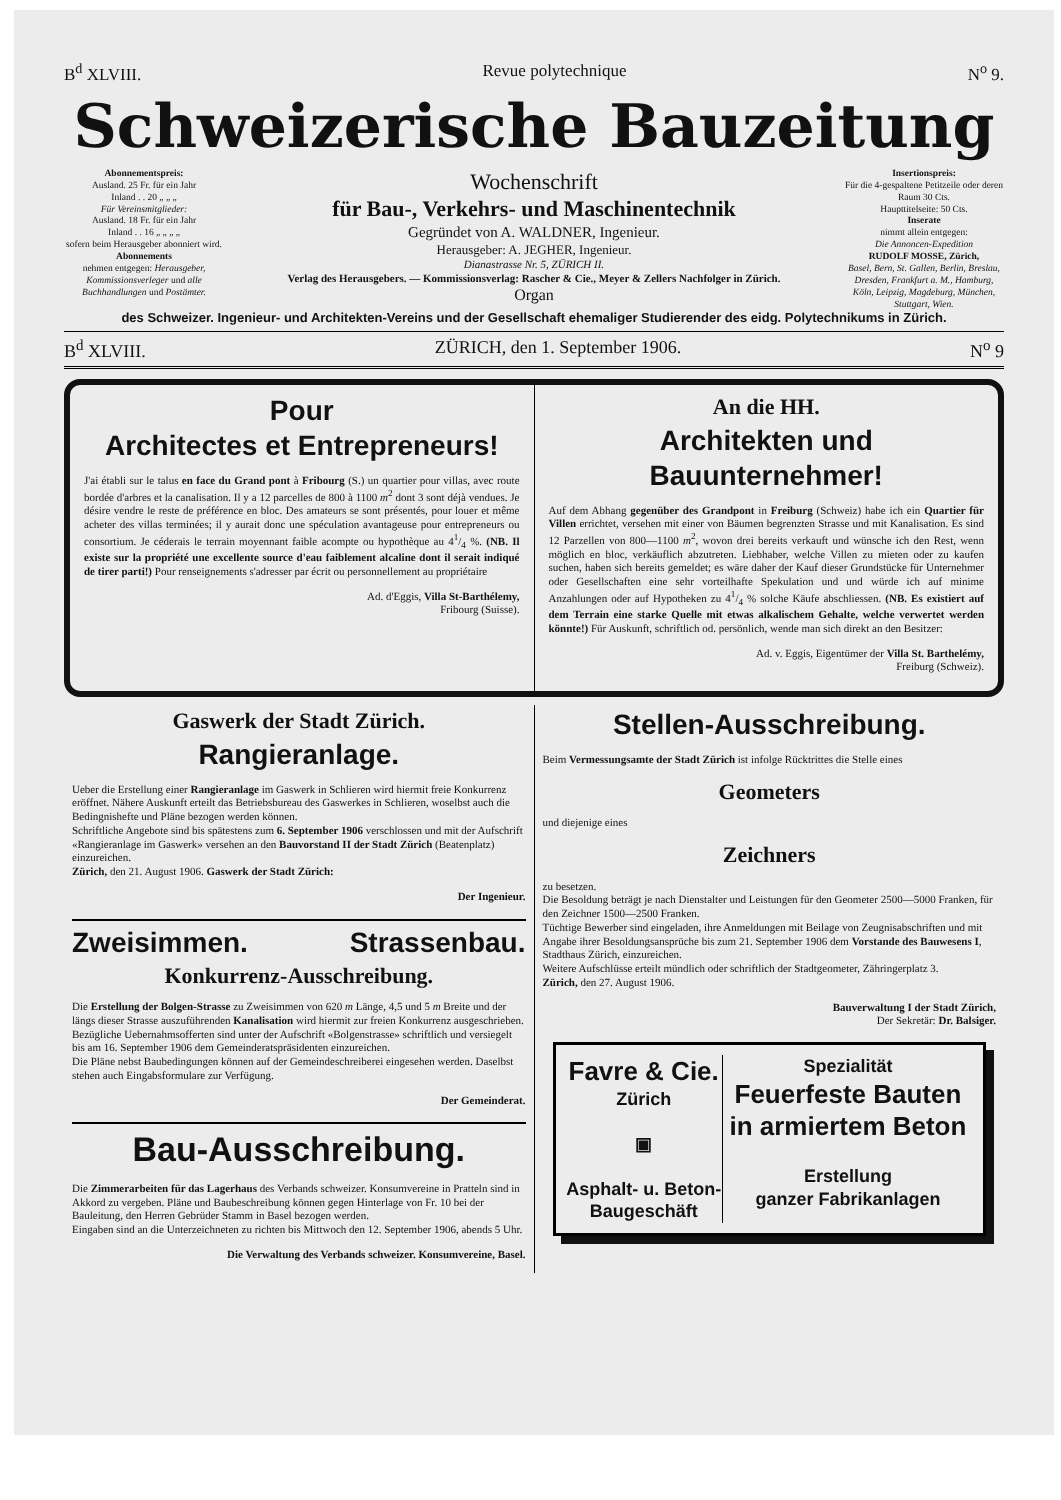B<sup>d</sup> XLVIII. Revue polytechnique N<sup>o</sup> 9.
Schweizerische Bauzeitung
Abonnementspreis:
Ausland. 25 Fr. für ein Jahr
Inland . . 20 „ „ „
Für Vereinsmitglieder:
Ausland. 18 Fr. für ein Jahr
Inland . . 16 „ „ „ „
sofern beim Herausgeber abonniert wird.
Abonnements
nehmen entgegen: Herausgeber, Kommissionsverleger und alle Buchhandlungen und Postämter.
Wochenschrift
für Bau-, Verkehrs- und Maschinentechnik
Gegründet von A. WALDNER, Ingenieur.
Herausgeber: A. JEGHER, Ingenieur.
Dianastrasse Nr. 5, ZÜRICH II.
Verlag des Herausgebers. — Kommissionsverlag: Rascher & Cie., Meyer & Zellers Nachfolger in Zürich.
Organ
Insertionspreis:
Für die 4-gespaltene Petitzeile oder deren Raum 30 Cts.
Haupttitelseite: 50 Cts.
Inserate
nimmt allein entgegen:
Die Annoncen-Expedition
RUDOLF MOSSE, Zürich,
Basel, Bern, St. Gallen, Berlin, Breslau, Dresden, Frankfurt a. M., Hamburg, Köln, Leipzig, Magdeburg, München, Stuttgart, Wien.
des Schweizer. Ingenieur- und Architekten-Vereins und der Gesellschaft ehemaliger Studierender des eidg. Polytechnikums in Zürich.
B<sup>d</sup> XLVIII. ZÜRICH, den 1. September 1906. N<sup>o</sup> 9
Pour
Architectes et Entrepreneurs!
J'ai établi sur le talus en face du Grand pont à Fribourg (S.) un quartier pour villas, avec route bordée d'arbres et la canalisation. Il y a 12 parcelles de 800 à 1100 m<sup>2</sup> dont 3 sont déjà vendues. Je désire vendre le reste de préférence en bloc. Des amateurs se sont présentés, pour louer et même acheter des villas terminées; il y aurait donc une spéculation avantageuse pour entrepreneurs ou consortium. Je céderais le terrain moyennant faible acompte ou hypothèque au 41/4 %. (NB. Il existe sur la propriété une excellente source d'eau faiblement alcaline dont il serait indiqué de tirer parti!) Pour renseignements s'adresser par écrit ou personnellement au propriétaire
Ad. d'Eggis, Villa St-Barthélemy,
Fribourg (Suisse).
An die HH.
Architekten und Bauunternehmer!
Auf dem Abhang gegenüber des Grandpont in Freiburg (Schweiz) habe ich ein Quartier für Villen errichtet, versehen mit einer von Bäumen begrenzten Strasse und mit Kanalisation. Es sind 12 Parzellen von 800—1100 m<sup>2</sup>, wovon drei bereits verkauft und wünsche ich den Rest, wenn möglich en bloc, verkäuflich abzutreten. Liebhaber, welche Villen zu mieten oder zu kaufen suchen, haben sich bereits gemeldet; es wäre daher der Kauf dieser Grundstücke für Unternehmer oder Gesellschaften eine sehr vorteilhafte Spekulation und und würde ich auf minime Anzahlungen oder auf Hypotheken zu 41/4 % solche Käufe abschliessen. (NB. Es existiert auf dem Terrain eine starke Quelle mit etwas alkalischem Gehalte, welche verwertet werden könnte!) Für Auskunft, schriftlich od. persönlich, wende man sich direkt an den Besitzer:
Ad. v. Eggis, Eigentümer der Villa St. Barthelémy,
Freiburg (Schweiz).
Gaswerk der Stadt Zürich.
Rangieranlage.
Ueber die Erstellung einer Rangieranlage im Gaswerk in Schlieren wird hiermit freie Konkurrenz eröffnet. Nähere Auskunft erteilt das Betriebsbureau des Gaswerkes in Schlieren, woselbst auch die Bedingnishefte und Pläne bezogen werden können.
Schriftliche Angebote sind bis spätestens zum 6. September 1906 verschlossen und mit der Aufschrift «Rangieranlage im Gaswerk» versehen an den Bauvorstand II der Stadt Zürich (Beatenplatz) einzureichen.
Zürich, den 21. August 1906. Gaswerk der Stadt Zürich:
Der Ingenieur.
Zweisimmen. Strassenbau.
Konkurrenz-Ausschreibung.
Die Erstellung der Bolgen-Strasse zu Zweisimmen von 620 m Länge, 4,5 und 5 m Breite und der längs dieser Strasse auszuführenden Kanalisation wird hiermit zur freien Konkurrenz ausgeschrieben.
Bezügliche Uebernahmsofferten sind unter der Aufschrift «Bolgenstrasse» schriftlich und versiegelt bis am 16. September 1906 dem Gemeinderatspräsidenten einzureichen.
Die Pläne nebst Baubedingungen können auf der Gemeindeschreiberei eingesehen werden. Daselbst stehen auch Eingabsformulare zur Verfügung.
Der Gemeinderat.
Bau-Ausschreibung.
Die Zimmerarbeiten für das Lagerhaus des Verbands schweizer. Konsumvereine in Pratteln sind in Akkord zu vergeben. Pläne und Baubeschreibung können gegen Hinterlage von Fr. 10 bei der Bauleitung, den Herren Gebrüder Stamm in Basel bezogen werden.
Eingaben sind an die Unterzeichneten zu richten bis Mittwoch den 12. September 1906, abends 5 Uhr.
Die Verwaltung des Verbands schweizer. Konsumvereine, Basel.
Stellen-Ausschreibung.
Beim Vermessungsamte der Stadt Zürich ist infolge Rücktrittes die Stelle eines
Geometers
und diejenige eines
Zeichners
zu besetzen.
Die Besoldung beträgt je nach Dienstalter und Leistungen für den Geometer 2500—5000 Franken, für den Zeichner 1500—2500 Franken.
Tüchtige Bewerber sind eingeladen, ihre Anmeldungen mit Beilage von Zeugnisabschriften und mit Angabe ihrer Besoldungsansprüche bis zum 21. September 1906 dem Vorstande des Bauwesens I, Stadthaus Zürich, einzureichen.
Weitere Aufschlüsse erteilt mündlich oder schriftlich der Stadtgeometer, Zähringerplatz 3.
Zürich, den 27. August 1906.
Bauverwaltung I der Stadt Zürich,
Der Sekretär: Dr. Balsiger.
Favre & Cie.
Zürich
▣
Asphalt- u. Beton-
Baugeschäft
Spezialität
Feuerfeste Bauten
in armiertem Beton
Erstellung
ganzer Fabrikanlagen